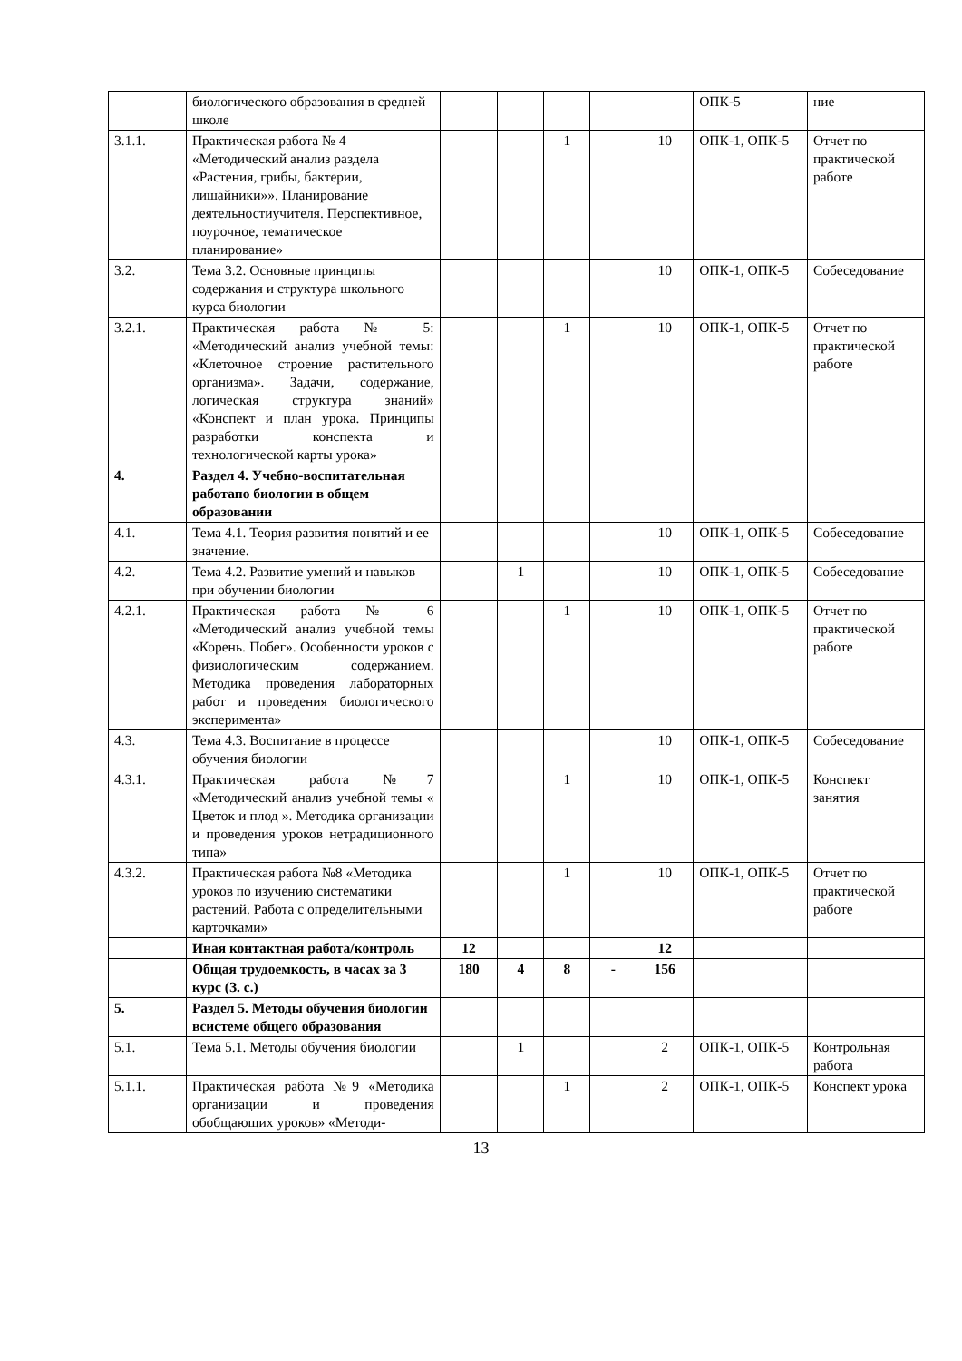| | биологического образования в средней школе | | | | | | ОПК-5 | ние |
| 3.1.1. | Практическая работа № 4 «Методический анализ раздела «Растения, грибы, бактерии, лишайники»». Планирование деятельностиучителя. Перспективное, поурочное, тематическое планирование» | | | 1 | | 10 | ОПК-1, ОПК-5 | Отчет по практической работе |
| 3.2. | Тема 3.2. Основные принципы содержания и структура школьного курса биологии | | | | | 10 | ОПК-1, ОПК-5 | Собеседование |
| 3.2.1. | Практическая работа № 5: «Методический анализ учебной темы: «Клеточное строение растительного организма». Задачи, содержание, логическая структура знаний» «Конспект и план урока. Принципы разработки конспекта и технологической карты урока» | | | 1 | | 10 | ОПК-1, ОПК-5 | Отчет по практической работе |
| 4. | Раздел 4. Учебно-воспитательная работапо биологии в общем образовании | | | | | | | |
| 4.1. | Тема 4.1. Теория развития понятий и ее значение. | | | | | 10 | ОПК-1, ОПК-5 | Собеседование |
| 4.2. | Тема 4.2. Развитие умений и навыков при обучении биологии | | 1 | | | 10 | ОПК-1, ОПК-5 | Собеседование |
| 4.2.1. | Практическая работа № 6 «Методический анализ учебной темы «Корень. Побег». Особенности уроков с физиологическим содержанием. Методика проведения лабораторных работ и проведения биологического эксперимента» | | | 1 | | 10 | ОПК-1, ОПК-5 | Отчет по практической работе |
| 4.3. | Тема 4.3. Воспитание в процессе обучения биологии | | | | | 10 | ОПК-1, ОПК-5 | Собеседование |
| 4.3.1. | Практическая работа №7 «Методический анализ учебной темы « Цветок и плод ». Методика организации и проведения уроков нетрадиционного типа» | | | 1 | | 10 | ОПК-1, ОПК-5 | Конспект занятия |
| 4.3.2. | Практическая работа №8 «Методика уроков по изучению систематики растений. Работа с определительными карточками» | | | 1 | | 10 | ОПК-1, ОПК-5 | Отчет по практической работе |
| | Иная контактная работа/контроль | 12 | | | | 12 | | |
| | Общая трудоемкость, в часах за 3 курс (З. с.) | 180 | 4 | 8 | - | 156 | | |
| 5. | Раздел 5. Методы обучения биологии всистеме общего образования | | | | | | | |
| 5.1. | Тема 5.1. Методы обучения биологии | | 1 | | | 2 | ОПК-1, ОПК-5 | Контрольная работа |
| 5.1.1. | Практическая работа №9 «Методика организации и проведения обобщающих уроков» «Методи- | | | 1 | | 2 | ОПК-1, ОПК-5 | Конспект урока |
13